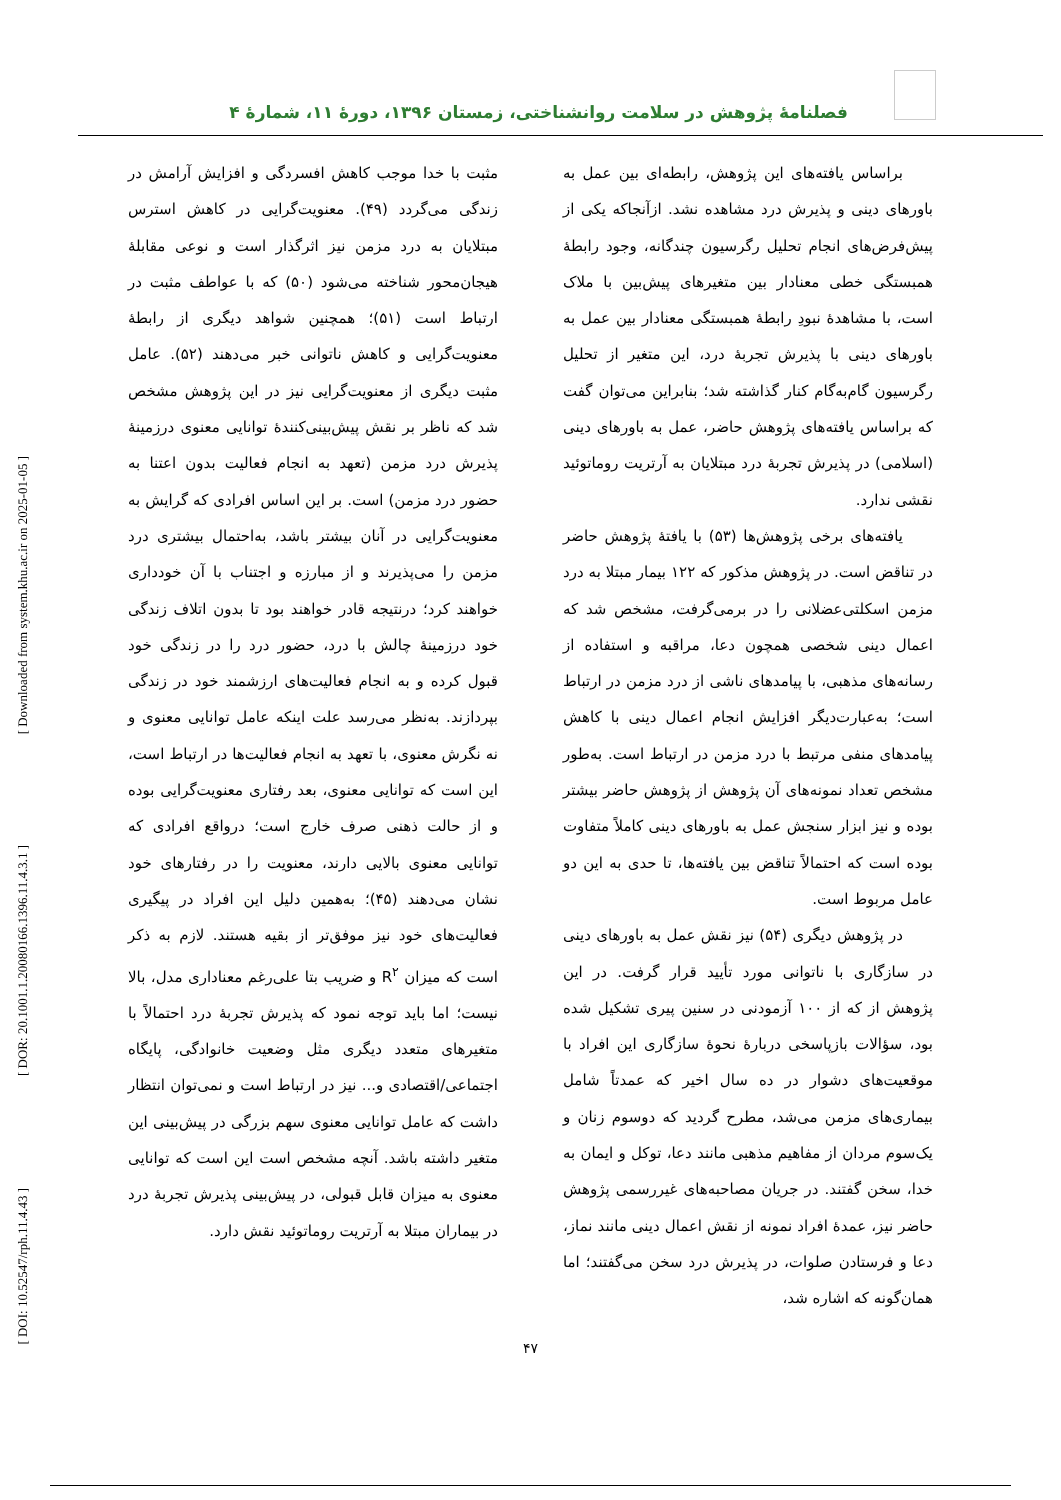فصلنامهٔ پژوهش در سلامت روانشناختی، زمستان ۱۳۹۶، دورهٔ ۱۱، شمارهٔ ۴
[ Downloaded from system.khu.ac.ir on 2025-01-05 ]
[ DOR: 20.1001.1.20080166.1396.11.4.3.1 ]
[ DOI: 10.52547/rph.11.4.43 ]
مثبت با خدا موجب کاهش افسردگی و افزایش آرامش در زندگی می‌گردد (۴۹). معنویت‌گرایی در کاهش استرس مبتلایان به درد مزمن نیز اثرگذار است و نوعی مقابلهٔ هیجان‌محور شناخته می‌شود (۵۰) که با عواطف مثبت در ارتباط است (۵۱)؛ همچنین شواهد دیگری از رابطهٔ معنویت‌گرایی و کاهش ناتوانی خبر می‌دهند (۵۲). عامل مثبت دیگری از معنویت‌گرایی نیز در این پژوهش مشخص شد که ناظر بر نقش پیش‌بینی‌کنندهٔ توانایی معنوی درزمینهٔ پذیرش درد مزمن (تعهد به انجام فعالیت بدون اعتنا به حضور درد مزمن) است. بر این اساس افرادی که گرایش به معنویت‌گرایی در آنان بیشتر باشد، به‌احتمال بیشتری درد مزمن را می‌پذیرند و از مبارزه و اجتناب با آن خودداری خواهند کرد؛ درنتیجه قادر خواهند بود تا بدون اتلاف زندگی خود درزمینهٔ چالش با درد، حضور درد را در زندگی خود قبول کرده و به انجام فعالیت‌های ارزشمند خود در زندگی بپردازند. به‌نظر می‌رسد علت اینکه عامل توانایی معنوی و نه نگرش معنوی، با تعهد به انجام فعالیت‌ها در ارتباط است، این است که توانایی معنوی، بعد رفتاری معنویت‌گرایی بوده و از حالت ذهنی صرف خارج است؛ درواقع افرادی که توانایی معنوی بالایی دارند، معنویت را در رفتارهای خود نشان می‌دهند (۴۵)؛ به‌همین دلیل این افراد در پیگیری فعالیت‌های خود نیز موفق‌تر از بقیه هستند. لازم به ذکر است که میزان R<sup>۲</sup> و ضریب بتا علی‌رغم معناداری مدل، بالا نیست؛ اما باید توجه نمود که پذیرش تجربهٔ درد احتمالاً با متغیرهای متعدد دیگری مثل وضعیت خانوادگی، پایگاه اجتماعی/اقتصادی و... نیز در ارتباط است و نمی‌توان انتظار داشت که عامل توانایی معنوی سهم بزرگی در پیش‌بینی این متغیر داشته باشد. آنچه مشخص است این است که توانایی معنوی به میزان قابل قبولی، در پیش‌بینی پذیرش تجربهٔ درد در بیماران مبتلا به آرتریت روماتوئید نقش دارد.
براساس یافته‌های این پژوهش، رابطه‌ای بین عمل به باورهای دینی و پذیرش درد مشاهده نشد. ازآنجاکه یکی از پیش‌فرض‌های انجام تحلیل رگرسیون چندگانه، وجود رابطهٔ همبستگی خطی معنادار بین متغیرهای پیش‌بین با ملاک است، با مشاهدهٔ نبودِ رابطهٔ همبستگی معنادار بین عمل به باورهای دینی با پذیرش تجربهٔ درد، این متغیر از تحلیل رگرسیون گام‌به‌گام کنار گذاشته شد؛ بنابراین می‌توان گفت که براساس یافته‌های پژوهش حاضر، عمل به باورهای دینی (اسلامی) در پذیرش تجربهٔ درد مبتلایان به آرتریت روماتوئید نقشی ندارد.
یافته‌های برخی پژوهش‌ها (۵۳) با یافتهٔ پژوهش حاضر در تناقض است. در پژوهش مذکور که ۱۲۲ بیمار مبتلا به درد مزمن اسکلتی‌عضلانی را در برمی‌گرفت، مشخص شد که اعمال دینی شخصی همچون دعا، مراقبه و استفاده از رسانه‌های مذهبی، با پیامدهای ناشی از درد مزمن در ارتباط است؛ به‌عبارت‌دیگر افزایش انجام اعمال دینی با کاهش پیامدهای منفی مرتبط با درد مزمن در ارتباط است. به‌طور مشخص تعداد نمونه‌های آن پژوهش از پژوهش حاضر بیشتر بوده و نیز ابزار سنجش عمل به باورهای دینی کاملاً متفاوت بوده است که احتمالاً تناقض بین یافته‌ها، تا حدی به این دو عامل مربوط است.
در پژوهش دیگری (۵۴) نیز نقش عمل به باورهای دینی در سازگاری با ناتوانی مورد تأیید قرار گرفت. در این پژوهش از که از ۱۰۰ آزمودنی در سنین پیری تشکیل شده بود، سؤالات بازپاسخی دربارهٔ نحوهٔ سازگاری این افراد با موقعیت‌های دشوار در ده سال اخیر که عمدتاً شامل بیماری‌های مزمن می‌شد، مطرح گردید که دوسوم زنان و یک‌سوم مردان از مفاهیم مذهبی مانند دعا، توکل و ایمان به خدا، سخن گفتند. در جریان مصاحبه‌های غیررسمی پژوهش حاضر نیز، عمدهٔ افراد نمونه از نقش اعمال دینی مانند نماز، دعا و فرستادن صلوات، در پذیرش درد سخن می‌گفتند؛ اما همان‌گونه که اشاره شد،
۴۷